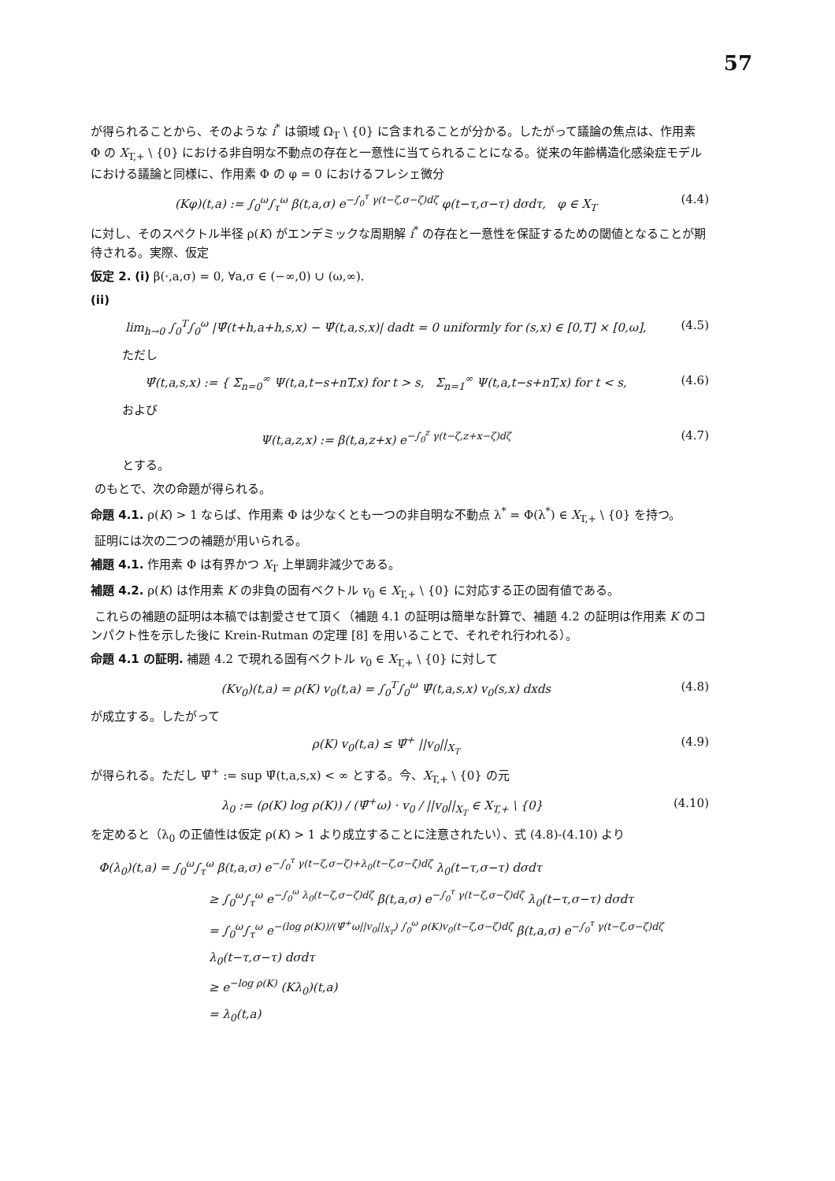57
が得られることから、そのような i<sup>*</sup> は領域 Ω<sub>T</sub> \ {0} に含まれることが分かる。したがって議論の焦点は、作用素 Φ の X<sub>T,+</sub> \ {0} における非自明な不動点の存在と一意性に当てられることになる。従来の年齢構造化感染症モデルにおける議論と同様に、作用素 Φ の φ = 0 におけるフレシェ微分
(Kφ)(t,a) := ∫<sub>0</sub><sup>ω</sup>∫<sub>τ</sub><sup>ω</sup> β(t,a,σ) e<sup>−∫<sub>0</sub><sup>τ</sup> γ(t−ζ,σ−ζ)dζ</sup> φ(t−τ,σ−τ) dσdτ, φ ∈ X<sub>T</sub> (4.4)
に対し、そのスペクトル半径 ρ(K) がエンデミックな周期解 i<sup>*</sup> の存在と一意性を保証するための閾値となることが期待される。実際、仮定
仮定 2. (i) β(·,a,σ) = 0, ∀a,σ ∈ (−∞,0) ∪ (ω,∞).
(ii)
lim<sub>h→0</sub> ∫<sub>0</sub><sup>T</sup>∫<sub>0</sub><sup>ω</sup> |Ψ̂(t+h,a+h,s,x) − Ψ̂(t,a,s,x)| dadt = 0 uniformly for (s,x) ∈ [0,T] × [0,ω], (4.5)
ただし
Ψ̂(t,a,s,x) := { Σ<sub>n=0</sub><sup>∞</sup> Ψ(t,a,t−s+nT,x) for t > s, Σ<sub>n=1</sub><sup>∞</sup> Ψ(t,a,t−s+nT,x) for t < s, (4.6)
および
Ψ(t,a,z,x) := β(t,a,z+x) e<sup>−∫<sub>0</sub><sup>z</sup> γ(t−ζ,z+x−ζ)dζ</sup> (4.7)
とする。
のもとで、次の命題が得られる。
命題 4.1. ρ(K) > 1 ならば、作用素 Φ は少なくとも一つの非自明な不動点 λ<sup>*</sup> = Φ(λ<sup>*</sup>) ∈ X<sub>T,+</sub> \ {0} を持つ。
証明には次の二つの補題が用いられる。
補題 4.1. 作用素 Φ は有界かつ X<sub>T</sub> 上単調非減少である。
補題 4.2. ρ(K) は作用素 K の非負の固有ベクトル v<sub>0</sub> ∈ X<sub>T,+</sub> \ {0} に対応する正の固有値である。
これらの補題の証明は本稿では割愛させて頂く（補題 4.1 の証明は簡単な計算で、補題 4.2 の証明は作用素 K のコンパクト性を示した後に Krein-Rutman の定理 [8] を用いることで、それぞれ行われる）。
命題 4.1 の証明. 補題 4.2 で現れる固有ベクトル v<sub>0</sub> ∈ X<sub>T,+</sub> \ {0} に対して
(Kv<sub>0</sub>)(t,a) = ρ(K) v<sub>0</sub>(t,a) = ∫<sub>0</sub><sup>T</sup>∫<sub>0</sub><sup>ω</sup> Ψ̂(t,a,s,x) v<sub>0</sub>(s,x) dxds (4.8)
が成立する。したがって
ρ(K) v<sub>0</sub>(t,a) ≤ Ψ̂<sup>+</sup> ||v<sub>0</sub>||<sub>X<sub>T</sub></sub> (4.9)
が得られる。ただし Ψ̂<sup>+</sup> := sup Ψ̂(t,a,s,x) < ∞ とする。今、X<sub>T,+</sub> \ {0} の元
λ<sub>0</sub> := (ρ(K) log ρ(K)) / (Ψ̂<sup>+</sup>ω) · v<sub>0</sub> / ||v<sub>0</sub>||<sub>X<sub>T</sub></sub> ∈ X<sub>T,+</sub> \ {0} (4.10)
を定めると（λ<sub>0</sub> の正値性は仮定 ρ(K) > 1 より成立することに注意されたい）、式 (4.8)-(4.10) より
Φ(λ<sub>0</sub>)(t,a) = ∫<sub>0</sub><sup>ω</sup>∫<sub>τ</sub><sup>ω</sup> β(t,a,σ) e<sup>−∫<sub>0</sub><sup>τ</sup> γ(t−ζ,σ−ζ)+λ<sub>0</sub>(t−ζ,σ−ζ)dζ</sup> λ<sub>0</sub>(t−τ,σ−τ) dσdτ
≥ ∫<sub>0</sub><sup>ω</sup>∫<sub>τ</sub><sup>ω</sup> e<sup>−∫<sub>0</sub><sup>ω</sup> λ<sub>0</sub>(t−ζ,σ−ζ)dζ</sup> β(t,a,σ) e<sup>−∫<sub>0</sub><sup>τ</sup> γ(t−ζ,σ−ζ)dζ</sup> λ<sub>0</sub>(t−τ,σ−τ) dσdτ
= ∫<sub>0</sub><sup>ω</sup>∫<sub>τ</sub><sup>ω</sup> e<sup>−(log ρ(K))/(Ψ̂<sup>+</sup>ω||v<sub>0</sub>||<sub>X<sub>T</sub></sub>) ∫<sub>0</sub><sup>ω</sup> ρ(K)v<sub>0</sub>(t−ζ,σ−ζ)dζ</sup> β(t,a,σ) e<sup>−∫<sub>0</sub><sup>τ</sup> γ(t−ζ,σ−ζ)dζ</sup> λ<sub>0</sub>(t−τ,σ−τ) dσdτ
≥ e<sup>−log ρ(K)</sup> (Kλ<sub>0</sub>)(t,a)
= λ<sub>0</sub>(t,a)